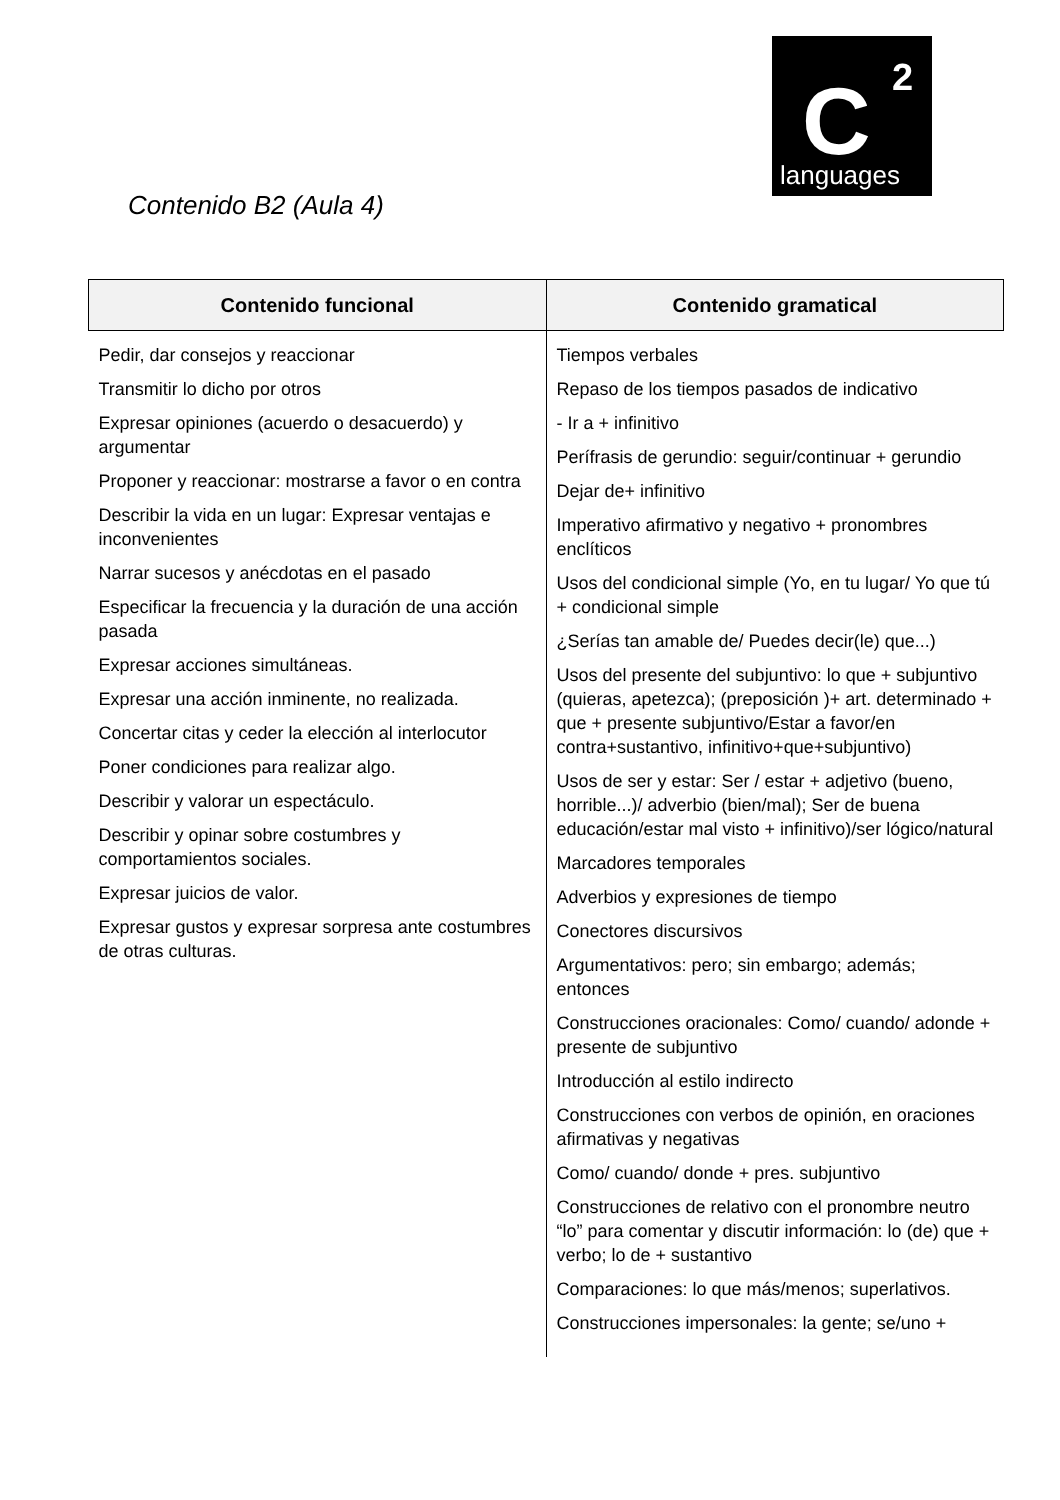C 2
languages
Contenido B2 (Aula 4)
| Contenido funcional | Contenido gramatical |
| --- | --- |
| Pedir, dar consejos y reaccionar Transmitir lo dicho por otros Expresar opiniones (acuerdo o desacuerdo) y argumentar Proponer y reaccionar: mostrarse a favor o en contra Describir la vida en un lugar: Expresar ventajas e inconvenientes Narrar sucesos y anécdotas en el pasado Especificar la frecuencia y la duración de una acción pasada Expresar acciones simultáneas. Expresar una acción inminente, no realizada. Concertar citas y ceder la elección al interlocutor Poner condiciones para realizar algo. Describir y valorar un espectáculo. Describir y opinar sobre costumbres y comportamientos sociales. Expresar juicios de valor. Expresar gustos y expresar sorpresa ante costumbres de otras culturas. | Tiempos verbales Repaso de los tiempos pasados de indicativo - Ir a + infinitivo Perífrasis de gerundio: seguir/continuar + gerundio Dejar de+ infinitivo Imperativo afirmativo y negativo + pronombres enclíticos Usos del condicional simple (Yo, en tu lugar/ Yo que tú + condicional simple ¿Serías tan amable de/ Puedes decir(le) que...) Usos del presente del subjuntivo: lo que + subjuntivo (quieras, apetezca); (preposición )+ art. determinado + que + presente subjuntivo/Estar a favor/en contra+sustantivo, infinitivo+que+subjuntivo) Usos de ser y estar: Ser / estar + adjetivo (bueno, horrible...)/ adverbio (bien/mal); Ser de buena educación/estar mal visto + infinitivo)/ser lógico/natural Marcadores temporales Adverbios y expresiones de tiempo Conectores discursivos Argumentativos: pero; sin embargo; además; entonces Construcciones oracionales: Como/ cuando/ adonde + presente de subjuntivo Introducción al estilo indirecto Construcciones con verbos de opinión, en oraciones afirmativas y negativas Como/ cuando/ donde + pres. subjuntivo Construcciones de relativo con el pronombre neutro “lo” para comentar y discutir información: lo (de) que + verbo; lo de + sustantivo Comparaciones: lo que más/menos; superlativos. Construcciones impersonales: la gente; se/uno + |